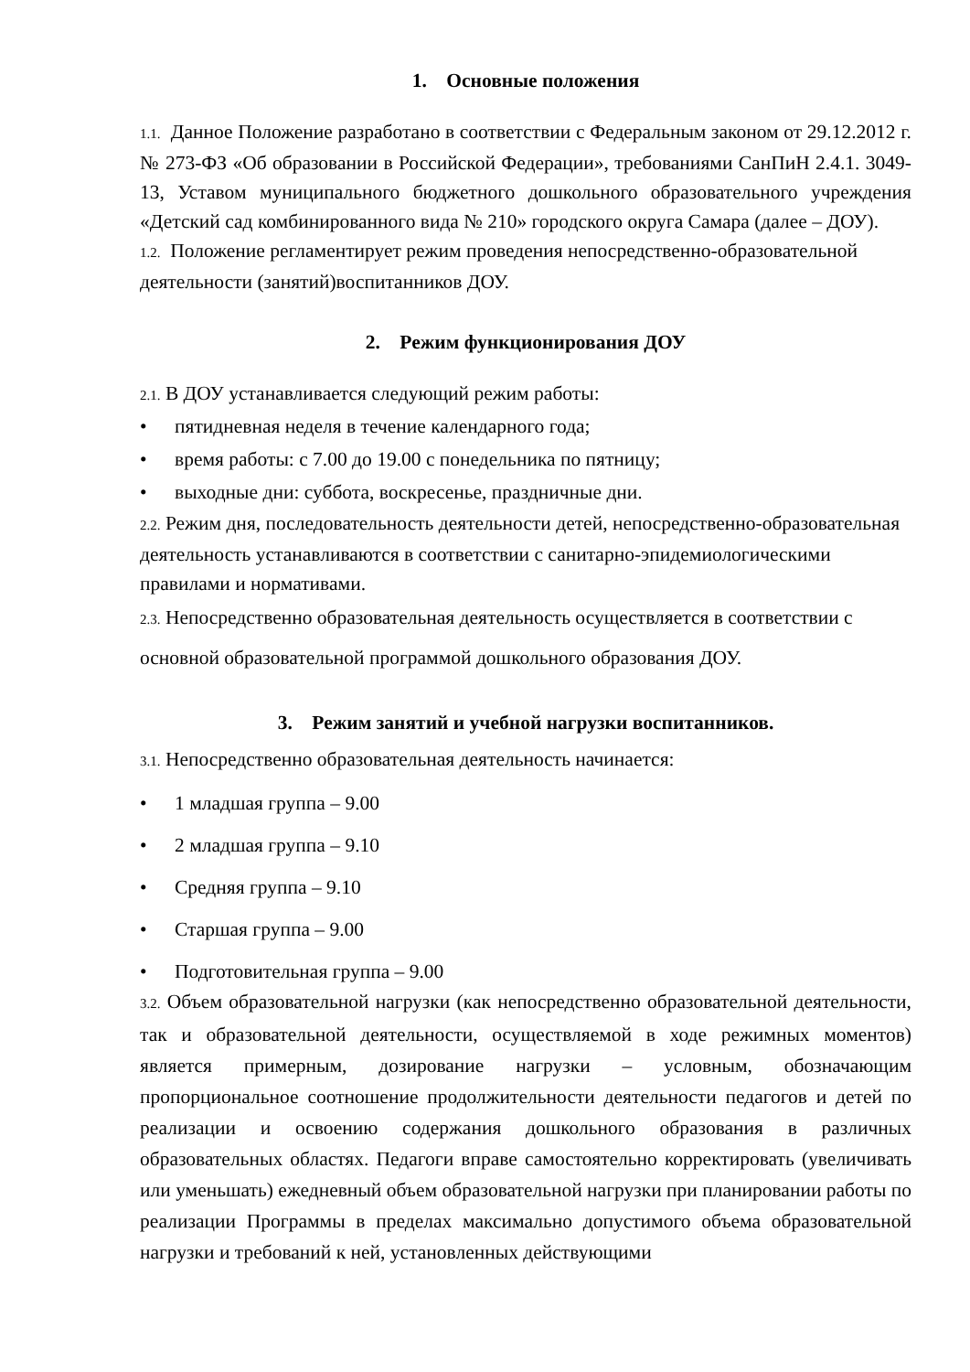1. Основные положения
1.1. Данное Положение разработано в соответствии с Федеральным законом от 29.12.2012 г. № 273-ФЗ «Об образовании в Российской Федерации», требованиями СанПиН 2.4.1. 3049-13, Уставом муниципального бюджетного дошкольного образовательного учреждения «Детский сад комбинированного вида № 210» городского округа Самара (далее – ДОУ).
1.2. Положение регламентирует режим проведения непосредственно-образовательной деятельности (занятий)воспитанников ДОУ.
2. Режим функционирования ДОУ
2.1. В ДОУ устанавливается следующий режим работы:
• пятидневная неделя в течение календарного года;
• время работы: с 7.00 до 19.00 с понедельника по пятницу;
• выходные дни: суббота, воскресенье, праздничные дни.
2.2. Режим дня, последовательность деятельности детей, непосредственно-образовательная деятельность устанавливаются в соответствии с санитарно-эпидемиологическими правилами и нормативами.
2.3. Непосредственно образовательная деятельность осуществляется в соответствии с основной образовательной программой дошкольного образования ДОУ.
3. Режим занятий и учебной нагрузки воспитанников.
3.1. Непосредственно образовательная деятельность начинается:
• 1 младшая группа – 9.00
• 2 младшая группа – 9.10
• Средняя группа – 9.10
• Старшая группа – 9.00
• Подготовительная группа – 9.00
3.2. Объем образовательной нагрузки (как непосредственно образовательной деятельности, так и образовательной деятельности, осуществляемой в ходе режимных моментов) является примерным, дозирование нагрузки – условным, обозначающим пропорциональное соотношение продолжительности деятельности педагогов и детей по реализации и освоению содержания дошкольного образования в различных образовательных областях. Педагоги вправе самостоятельно корректировать (увеличивать или уменьшать) ежедневный объем образовательной нагрузки при планировании работы по реализации Программы в пределах максимально допустимого объема образовательной нагрузки и требований к ней, установленных действующими